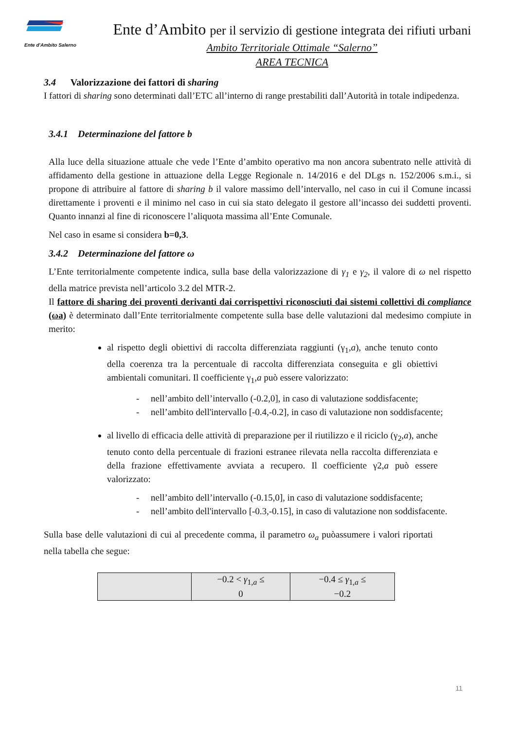Ente d'Ambito Salerno
Ente d’Ambito per il servizio di gestione integrata dei rifiuti urbani
Ambito Territoriale Ottimale “Salerno”
AREA TECNICA
3.4 Valorizzazione dei fattori di sharing
I fattori di sharing sono determinati dall’ETC all’interno di range prestabiliti dall’Autorità in totale indipedenza.
3.4.1 Determinazione del fattore b
Alla luce della situazione attuale che vede l’Ente d’ambito operativo ma non ancora subentrato nelle attività di affidamento della gestione in attuazione della Legge Regionale n. 14/2016 e del DLgs n. 152/2006 s.m.i., si propone di attribuire al fattore di sharing b il valore massimo dell’intervallo, nel caso in cui il Comune incassi direttamente i proventi e il minimo nel caso in cui sia stato delegato il gestore all’incasso dei suddetti proventi. Quanto innanzi al fine di riconoscere l’aliquota massima all’Ente Comunale.
Nel caso in esame si considera b=0,3.
3.4.2 Determinazione del fattore ω
L’Ente territorialmente competente indica, sulla base della valorizzazione di γ<sub>1</sub> e γ<sub>2</sub>, il valore di ω nel rispetto della matrice prevista nell’articolo 3.2 del MTR-2.
Il fattore di sharing dei proventi derivanti dai corrispettivi riconosciuti dai sistemi collettivi di compliance (ωa) è determinato dall’Ente territorialmente competente sulla base delle valutazioni dal medesimo compiute in merito:
al rispetto degli obiettivi di raccolta differenziata raggiunti (γ<sub>1</sub>,a), anche tenuto conto della coerenza tra la percentuale di raccolta differenziata conseguita e gli obiettivi ambientali comunitari. Il coefficiente γ<sub>1</sub>,a può essere valorizzato:
- nell’ambito dell’intervallo (-0.2,0], in caso di valutazione soddisfacente;
- nell’ambito dell'intervallo [-0.4,-0.2], in caso di valutazione non soddisfacente;
al livello di efficacia delle attività di preparazione per il riutilizzo e il riciclo (γ<sub>2</sub>,a), anche tenuto conto della percentuale di frazioni estranee rilevata nella raccolta differenziata e della frazione effettivamente avviata a recupero. Il coefficiente γ2,a può essere valorizzato:
- nell’ambito dell’intervallo (-0.15,0], in caso di valutazione soddisfacente;
- nell’ambito dell'intervallo [-0.3,-0.15], in caso di valutazione non soddisfacente.
Sulla base delle valutazioni di cui al precedente comma, il parametro ω<sub>a</sub> puòassumere i valori riportati nella tabella che segue:
| | −0.2 < γ<sub>1,a</sub> ≤ 0 | −0.4 ≤ γ<sub>1,a</sub> ≤ −0.2 |
11